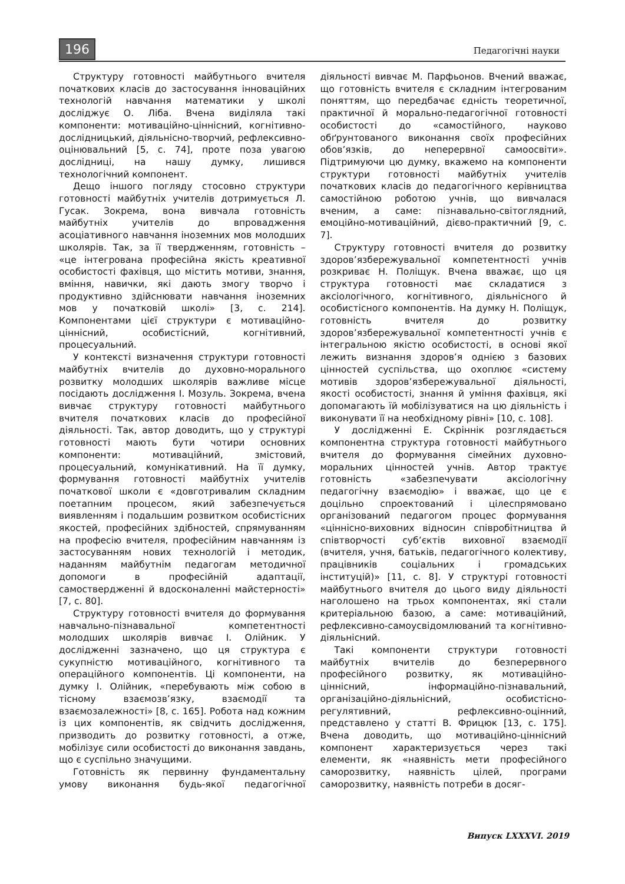196 Педагогічні науки
Структуру готовності майбутнього вчителя початкових класів до застосування інноваційних технологій навчання математики у школі досліджує О. Ліба. Вчена виділяла такі компоненти: мотиваційно-ціннісний, когнітивно-дослідницький, діяльнісно-творчий, рефлексивно-оцінювальний [5, с. 74], проте поза увагою дослідниці, на нашу думку, лишився технологічний компонент.
Дещо іншого погляду стосовно структури готовності майбутніх учителів дотримується Л. Гусак. Зокрема, вона вивчала готовність майбутніх учителів до впровадження асоціативного навчання іноземних мов молодших школярів. Так, за її твердженням, готовність – «це інтегрована професійна якість креативної особистості фахівця, що містить мотиви, знання, вміння, навички, які дають змогу творчо і продуктивно здійснювати навчання іноземних мов у початковій школі» [3, с. 214]. Компонентами цієї структури є мотиваційно-ціннісний, особистісний, когнітивний, процесуальний.
У контексті визначення структури готовності майбутніх вчителів до духовно-морального розвитку молодших школярів важливе місце посідають дослідження І. Мозуль. Зокрема, вчена вивчає структуру готовності майбутнього вчителя початкових класів до професійної діяльності. Так, автор доводить, що у структурі готовності мають бути чотири основних компоненти: мотиваційний, змістовий, процесуальний, комунікативний. На її думку, формування готовності майбутніх учителів початкової школи є «довготривалим складним поетапним процесом, який забезпечується виявленням і подальшим розвитком особистісних якостей, професійних здібностей, спрямуванням на професію вчителя, професійним навчанням із застосуванням нових технологій і методик, наданням майбутнім педагогам методичної допомоги в професійній адаптації, самоствердженні й вдосконаленні майстерності» [7, с. 80].
Структуру готовності вчителя до формування навчально-пізнавальної компетентності молодших школярів вивчає І. Олійник. У дослідженні зазначено, що ця структура є сукупністю мотиваційного, когнітивного та операційного компонентів. Ці компоненти, на думку І. Олійник, «перебувають між собою в тісному взаємозв’язку, взаємодії та взаємозалежності» [8, с. 165]. Робота над кожним із цих компонентів, як свідчить дослідження, призводить до розвитку готовності, а отже, мобілізує сили особистості до виконання завдань, що є суспільно значущими.
Готовність як первинну фундаментальну умову виконання будь-якої педагогічної діяльності вивчає М. Парфьонов. Вчений вважає, що готовність вчителя є складним інтегрованим поняттям, що передбачає єдність теоретичної, практичної й морально-педагогічної готовності особистості до «самостійного, науково обґрунтованого виконання своїх професійних обов’язків, до неперервної самоосвіти». Підтримуючи цю думку, вкажемо на компоненти структури готовності майбутніх учителів початкових класів до педагогічного керівництва самостійною роботою учнів, що вивчалася вченим, а саме: пізнавально-світоглядний, емоційно-мотиваційний, дієво-практичний [9, с. 7].
Структуру готовності вчителя до розвитку здоров’язбережувальної компетентності учнів розкриває Н. Поліщук. Вчена вважає, що ця структура готовності має складатися з аксіологічного, когнітивного, діяльнісного й особистісного компонентів. На думку Н. Поліщук, готовність вчителя до розвитку здоров’язбережувальної компетентності учнів є інтегральною якістю особистості, в основі якої лежить визнання здоров’я однією з базових цінностей суспільства, що охоплює «систему мотивів здоров’язбережувальної діяльності, якості особистості, знання й уміння фахівця, які допомагають їй мобілізуватися на цю діяльність і виконувати її на необхідному рівні» [10, с. 108].
У дослідженні Е. Скріннік розглядається компонентна структура готовності майбутнього вчителя до формування сімейних духовно-моральних цінностей учнів. Автор трактує готовність «забезпечувати аксіологічну педагогічну взаємодію» і вважає, що це є доцільно спроектований і цілеспрямовано організований педагогом процес формування «ціннісно-виховних відносин співробітництва й співтворчості суб’єктів виховної взаємодії (вчителя, учня, батьків, педагогічного колективу, працівників соціальних і громадських інституцій)» [11, с. 8]. У структурі готовності майбутнього вчителя до цього виду діяльності наголошено на трьох компонентах, які стали критеріальною базою, а саме: мотиваційний, рефлексивно-самоусвідомлюваний та когнітивно-діяльнісний.
Такі компоненти структури готовності майбутніх вчителів до безперервного професійного розвитку, як мотиваційно-ціннісний, інформаційно-пізнавальний, організаційно-діяльнісний, особистісно-регулятивний, рефлексивно-оцінний, представлено у статті В. Фрицюк [13, с. 175]. Вчена доводить, що мотиваційно-ціннісний компонент характеризується через такі елементи, як «наявність мети професійного саморозвитку, наявність цілей, програми саморозвитку, наявність потреби в досяг-
Випуск LXXXVI. 2019